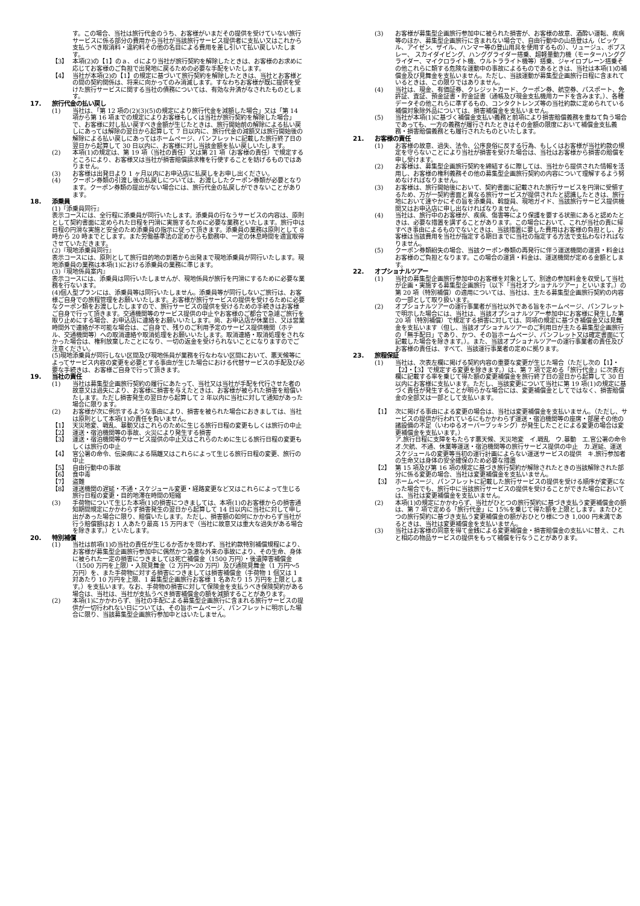す。この場合、当社は旅行代金のうち、お客様がいまだその提供を受けていない旅行サービスに係る部分の費用から当社が当該旅行サービス提供者に支払い又はこれから支払うべき取消料・違約料その他の名目による費用を差し引いて払い戻しいたします。
【3】 本項(2)の【1】のａ、ｄにより当社が旅行契約を解除したときは、お客様のお求めに応じてお客様のご負担で出発地に戻るための必要な手配をいたします。
【4】 当社が本項(2)の【1】の規定に基づいて旅行契約を解除したときは、当社とお客様との間の契約関係は、将来に向かってのみ消滅します。すなわちお客様が既に提供を受けた旅行サービスに関する当社の債務については、有効な弁済がなされたものとします。
17. 旅行代金の払い戻し
(1) 当社は、「第 12 項の(2)(3)(5)の規定により旅行代金を減額した場合」又は「第 14 項から第 16 項までの規定によりお客様もしくは当社が旅行契約を解除した場合」で、お客様に対し払い戻すべき金額が生じたときは、旅行開始前の解除による払い戻しにあっては解除の翌日から起算して 7 日以内に、旅行代金の減額又は旅行開始後の解除による払い戻しにあってはホームページ、パンフレットに記載した旅行終了日の翌日から起算して 30 日以内に、お客様に対し当該金額を払い戻しいたします。
(2) 本項(1)の規定は、第 19 項（当社の責任）又は第 21 項（お客様の責任）で規定するところにより、お客様又は当社が損害賠償請求権を行使することを妨げるものではありません。
(3) お客様は出発日より 1 ヶ月以内にお申込店に払戻しをお申し出ください。
(4) クーポン券類の引渡し後の払戻しについては、お渡ししたクーポン券類が必要となります。クーポン券類の提出がない場合には、旅行代金の払戻しができないことがあります。
18. 添乗員
(1)『添乗員同行』
表示コースには、全行程に添乗員が同行いたします。添乗員の行なうサービスの内容は、原則として契約書面に定められた日程を円滑に実施するために必要な業務といたします。旅行中は日程の円滑な実施と安全のため添乗員の指示に従って頂きます。添乗員の業務は原則として 8 時から 20 時までとします。また労働基準法の定めからも勤務中、一定の休息時間を適宜取得させていただきます。
(2)『現地添乗員同行』
表示コースには、原則として旅行目的地の到着から出発まで現地添乗員が同行いたします。現地添乗員の業務は本項(1)における添乗員の業務に準じます。
(3)『現地係員案内』
表示コースには、添乗員は同行いたしませんが、現地係員が旅行を円滑にするために必要な業務を行ないます。
(4)個人型プランには、添乗員等は同行いたしません。添乗員等が同行しないご旅行は、お客様ご自身での旅程管理をお願いいたします。お客様が旅行サービスの提供を受けるために必要なクーポン類をお渡ししたしますので、旅行サービスの提供を受けるための手続きはお客様ご自身で行って頂きます。交通機関等のサービス提供の中止やお客様のご都合で急遽ご旅行を取り止めにする場合、お申込店に連絡をお願いいたします。尚、お申込店が休業日、又は営業時間外で連絡が不可能な場合は、ご自身で、残りのご利用予定のサービス提供機関（ホテル、交通機関等）への取消連絡や取消処理をお願いいたします。取消連絡・取消処理をされなかった場合は、権利放棄したことになり、一切の返金を受けられないことになりますのでご注意ください。
(5)現地添乗員が同行しない区間及び現地係員が業務を行なわない区間において、悪天候等によってサービス内容の変更を必要とする事由が生じた場合における代替サービスの手配及び必要な手続きは、お客様ご自身で行って頂きます。
19. 当社の責任
(1) 当社は募集型企画旅行契約の履行にあたって、当社又は当社が手配を代行させた者の故意又は過失により、お客様に損害を与えたときは、お客様が被られた損害を賠償いたします。ただし損害発生の翌日から起算して 2 年以内に当社に対して通知があった場合に限ります。
(2) お客様が次に例示するような事由により、損害を被られた場合におきましては、当社は原則として本項(1)の責任を負いません。
【1】 天災地変、戦乱、暴動又はこれらのために生じる旅行日程の変更もしくは旅行の中止
【2】 運送・宿泊機関等の事故、火災により発生する損害
【3】 運送・宿泊機関等のサービス提供の中止又はこれらのために生じる旅行日程の変更もしくは旅行の中止
【4】 官公署の命令、伝染病による隔離又はこれらによって生じる旅行日程の変更、旅行の中止
【5】 自由行動中の事故
【6】 食中毒
【7】 盗難
【8】 運送機関の遅延・不通・スケジュール変更・経路変更など又はこれらによって生じる旅行日程の変更・目的地滞在時間の短縮
(3) 手荷物について生じた本項(1)の損害につきましては、本項(1)のお客様からの損害通知期間規定にかかわらず損害発生の翌日から起算して 14 日以内に当社に対して申し出があった場合に限り、賠償いたします。ただし、損害額の如何にかかわらず当社が行う賠償額はお 1 人あたり最高 15 万円まで（当社に故意又は重大な過失がある場合を除きます。）といたします。
20. 特別補償
(1) 当社は前項(1)の当社の責任が生じるか否かを問わず、当社約款特別補償規程により、お客様が募集型企画旅行参加中に偶然かつ急激な外来の事故により、その生命、身体に被られた一定の損害につきましては死亡補償金（1500 万円）・後遺障害補償金（1500 万円を上限）・入院見舞金（2 万円～20 万円）及び通院見舞金（1 万円～5 万円）を、また手荷物に対する損害につきましては損害補償金（手荷物 1 個又は 1 対あたり 10 万円を上限、1 募集型企画旅行お客様 1 名あたり 15 万円を上限とします。）を支払います。なお、手荷物の損害に対して保険金を支払うべき保険契約がある場合は、当社は、当社が支払うべき損害補償金の額を減額することがあります。
(2) 本項(1)にかかわらず、当社の手配による募集型企画旅行に含まれる旅行サービスの提供が一切行われない日については、その旨ホームページ、パンフレットに明示した場合に限り、当該募集型企画旅行参加中とはいたしません。
(3) お客様が募集型企画旅行参加中に被られた損害が、お客様の故意、酒酔い運転、疾病等のほか、募集型企画旅行に含まれない場合で、自由行動中の山岳登はん（ピッケル、アイゼン、ザイル、ハンマー等の登山用具を使用するもの）、リュージュ、ボブスレー、 スカイダイビング、ハンググライダー搭乗、超軽量動力機（モーターハンググライダー、マイクロライト機、ウルトラライト機等）搭乗、ジャイロプレーン搭乗その他これらに類する危険な運動中の事故によるものであるときは、当社は本項(1)の補償金及び見舞金を支払いません。ただし、当該運動が募集型企画旅行日程に含まれているときは、この限りではありません。
(4) 当社は、現金、有価証券、クレジットカード、クーポン券、航空券、パスポート、免許証、査証、預金証書・貯金証書（通帳及び現金支払機用カードを含みます。）、各種データその他これらに準ずるもの、コンタクトレンズ等の当社約款に定められている補償対象除外品については、損害補償金を支払いません。
(5) 当社が本項(1)に基づく補償金支払い義務と前項により損害賠償義務を重ねて負う場合であっても、一方の義務が履行されたときはその金額の限度において補償金支払義務・損害賠償義務とも履行されたものといたします。
21. お客様の責任
(1) お客様の故意、過失、法令、公序良俗に反する行為、もしくはお客様が当社約款の規定を守らないことにより当社が損害を受けた場合は、当社はお客様から損害の賠償を申し受けます。
(2) お客様は、募集型企画旅行契約を締結するに際しては、当社から提供された情報を活用し、お客様の権利義務その他の募集型企画旅行契約の内容について理解するよう努めなければなりません。
(3) お客様は、旅行開始後において、契約書面に記載された旅行サービスを円滑に受領するため、万が一契約書面と異なる旅行サービスが提供されたと認識したときは、旅行地において速やかにその旨を添乗員、斡旋員、現地ガイド、当該旅行サービス提供機関又はお申込店に申し出なければなりません。
(4) 当社は、旅行中のお客様が、疾病、傷害等により保護を要する状態にあると認めたときは、必要な措置を講ずることがあります。この場合において、これが当社の責に帰すべき事由によるものでないときは、当該措置に要した費用はお客様の負担とし、お客様は当該費用を当社が指定する期日までに当社の指定する方法で支払わなければなりません。
(5) クーポン券類紛失の場合、当該クーポン券類の再発行に伴う運送機関の運賃・料金はお客様のご負担となります。この場合の運賃・料金は、運送機関が定める金額とします。
22. オプショナルツアー
(1) 当社の募集型企画旅行参加中のお客様を対象として、別途の参加料金を収受して当社が企画・実施する募集型企画旅行（以下「当社オプショナルツアー」といいます。）の第 20 項（特別補償）の適用については、当社は、主たる募集型企画旅行契約の内容の一部として取り扱います。
(2) オプショナルツアーの運行事業者が当社以外である旨をホームページ、パンフレットで明示した場合には、当社は、当該オプショナルツアー参加中にお客様に発生した第 20 項（特別補償）で規定する損害に対しては、同項の規定に基づき補償金又は見舞金を支払います（但し、当該オプショナルツアーのご利用日が主たる募集型企画旅行の「無手配日」であり、かつ、その旨ホームページ、パンフレット又は確定書面にて記載した場合を除きます。）。また、当該オプショナルツアーの運行事業者の責任及びお客様の責任は、すべて、当該運行事業者の定めに拠ります。
23. 旅程保証
(1) 当社は、次表左欄に掲げる契約内容の重要な変更が生じた場合（ただし次の【1】・【2】・【3】で規定する変更を除きます。）は、第 7 項で定める「旅行代金」に次表右欄に記載する率を乗じて得た額の変更補償金を旅行終了日の翌日から起算して 30 日以内にお客様に支払います。ただし、当該変更について当社に第 19 項(1)の規定に基づく責任が発生することが明らかな場合には、変更補償金としてではなく、損害賠償金の全部又は一部として支払います。
【1】 次に掲げる事由による変更の場合は、当社は変更補償金を支払いません。（ただし、サービスの提供が行われているにもかかわらず運送・宿泊機関等の座席・部屋その他の諸設備の不足（いわゆるオーバーブッキング）が発生したことによる変更の場合は変更補償金を支払います。）
ア.旅行日程に支障をもたらす悪天候、天災地変　イ.戦乱　ウ.暴動　エ.官公署の命令　オ.欠航、不通、休業等運送・宿泊機関等の旅行サービス提供の中止　カ.遅延、運送スケジュールの変更等当初の運行計画によらない運送サービスの提供　キ.旅行参加者の生命又は身体の安全確保のため必要な措置
【2】 第 15 項及び第 16 項の規定に基づき旅行契約が解除されたときの当該解除された部分に係る変更の場合、当社は変更補償金を支払いません。
【3】 ホームページ、パンフレットに記載した旅行サービスの提供を受ける順序が変更になった場合でも、旅行中に当該旅行サービスの提供を受けることができた場合においては、当社は変更補償金を支払いません。
(2) 本項(1)の規定にかかわらず、当社がひとつの旅行契約に基づき支払う変更補償金の額は、第 7 項で定める「旅行代金」に 15%を乗じて得た額を上限とします。またひとつの旅行契約に基づき支払う変更補償金の額がおひとり様につき 1,000 円未満であるときは、当社は変更補償金を支払いません。
(3) 当社はお客様の同意を得て金銭による変更補償金・損害賠償金の支払いに替え、これと相応の物品サービスの提供をもって補償を行なうことがあります。